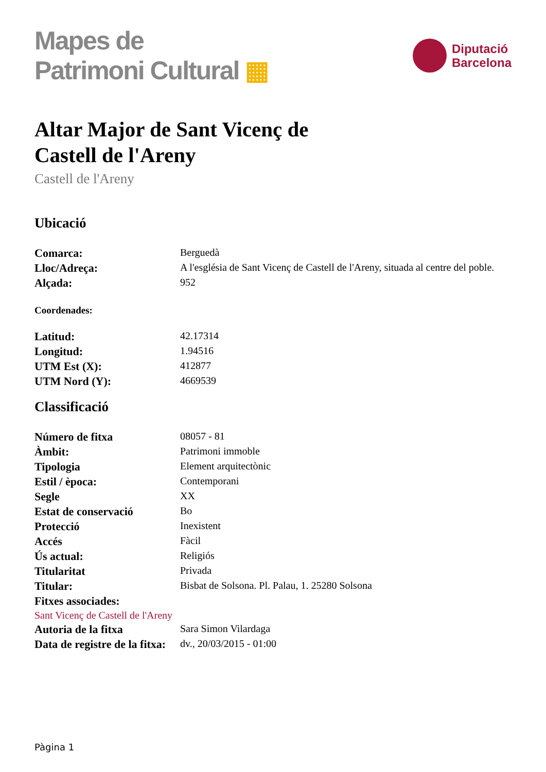Mapes de
Patrimoni Cultural ▦
Diputació
Barcelona
Altar Major de Sant Vicenç de
Castell de l'Areny
Castell de l'Areny
Ubicació
| Comarca: | Berguedà |
| Lloc/Adreça: | A l'església de Sant Vicenç de Castell de l'Areny, situada al centre del poble. |
| Alçada: | 952 |
Coordenades:
| Latitud: | 42.17314 |
| Longitud: | 1.94516 |
| UTM Est (X): | 412877 |
| UTM Nord (Y): | 4669539 |
Classificació
| Número de fitxa | 08057 - 81 |
| Àmbit: | Patrimoni immoble |
| Tipologia | Element arquitectònic |
| Estil / època: | Contemporani |
| Segle | XX |
| Estat de conservació | Bo |
| Protecció | Inexistent |
| Accés | Fàcil |
| Ús actual: | Religiós |
| Titularitat | Privada |
| Titular: | Bisbat de Solsona. Pl. Palau, 1. 25280 Solsona |
| Fitxes associades: | |
| Sant Vicenç de Castell de l'Areny | |
| Autoria de la fitxa | Sara Simon Vilardaga |
| Data de registre de la fitxa: | dv., 20/03/2015 - 01:00 |
Pàgina 1